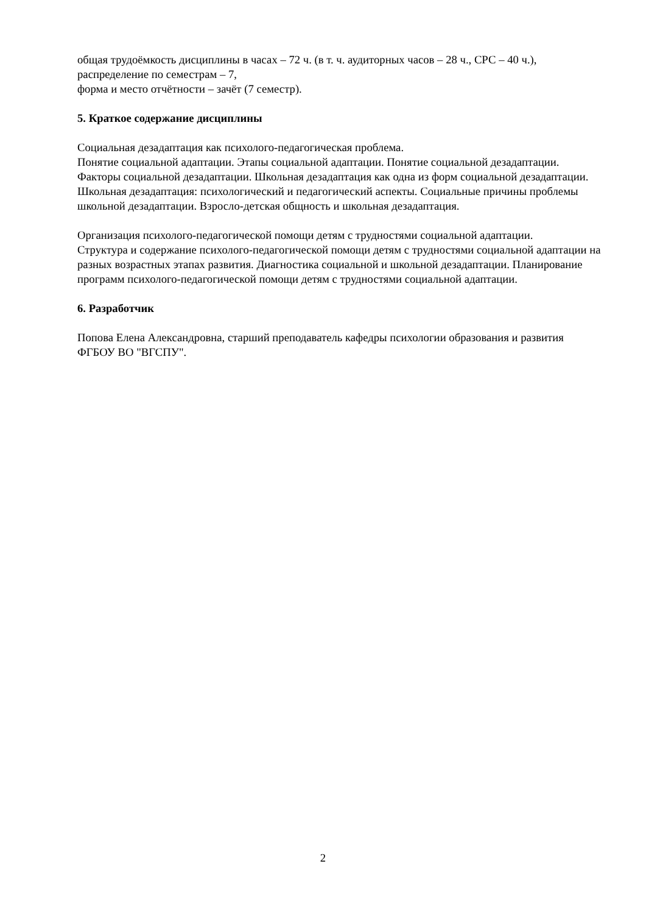общая трудоёмкость дисциплины в часах – 72 ч. (в т. ч. аудиторных часов – 28 ч., СРС – 40 ч.),
распределение по семестрам – 7,
форма и место отчётности – зачёт (7 семестр).
5. Краткое содержание дисциплины
Социальная дезадаптация как психолого-педагогическая проблема.
Понятие социальной адаптации. Этапы социальной адаптации. Понятие социальной дезадаптации. Факторы социальной дезадаптации. Школьная дезадаптация как одна из форм социальной дезадаптации. Школьная дезадаптация: психологический и педагогический аспекты. Социальные причины проблемы школьной дезадаптации. Взросло-детская общность и школьная дезадаптация.
Организация психолого-педагогической помощи детям с трудностями социальной адаптации.
Структура и содержание психолого-педагогической помощи детям с трудностями социальной адаптации на разных возрастных этапах развития. Диагностика социальной и школьной дезадаптации. Планирование программ психолого-педагогической помощи детям с трудностями социальной адаптации.
6. Разработчик
Попова Елена Александровна, старший преподаватель кафедры психологии образования и развития ФГБОУ ВО "ВГСПУ".
2